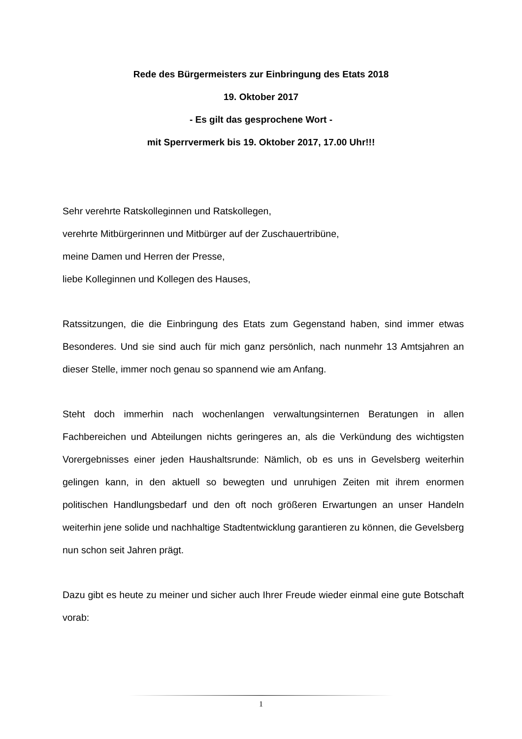Rede des Bürgermeisters zur Einbringung des Etats 2018
19. Oktober 2017
- Es gilt das gesprochene Wort -
mit Sperrvermerk bis 19. Oktober 2017, 17.00 Uhr!!!
Sehr verehrte Ratskolleginnen und Ratskollegen,
verehrte Mitbürgerinnen und Mitbürger auf der Zuschauertribüne,
meine Damen und Herren der Presse,
liebe Kolleginnen und Kollegen des Hauses,
Ratssitzungen, die die Einbringung des Etats zum Gegenstand haben, sind immer etwas Besonderes. Und sie sind auch für mich ganz persönlich, nach nunmehr 13 Amtsjahren an dieser Stelle, immer noch genau so spannend wie am Anfang.
Steht doch immerhin nach wochenlangen verwaltungsinternen Beratungen in allen Fachbereichen und Abteilungen nichts geringeres an, als die Verkündung des wichtigsten Vorergebnisses einer jeden Haushaltsrunde: Nämlich, ob es uns in Gevelsberg weiterhin gelingen kann, in den aktuell so bewegten und unruhigen Zeiten mit ihrem enormen politischen Handlungsbedarf und den oft noch größeren Erwartungen an unser Handeln weiterhin jene solide und nachhaltige Stadtentwicklung garantieren zu können, die Gevelsberg nun schon seit Jahren prägt.
Dazu gibt es heute zu meiner und sicher auch Ihrer Freude wieder einmal eine gute Botschaft vorab:
1